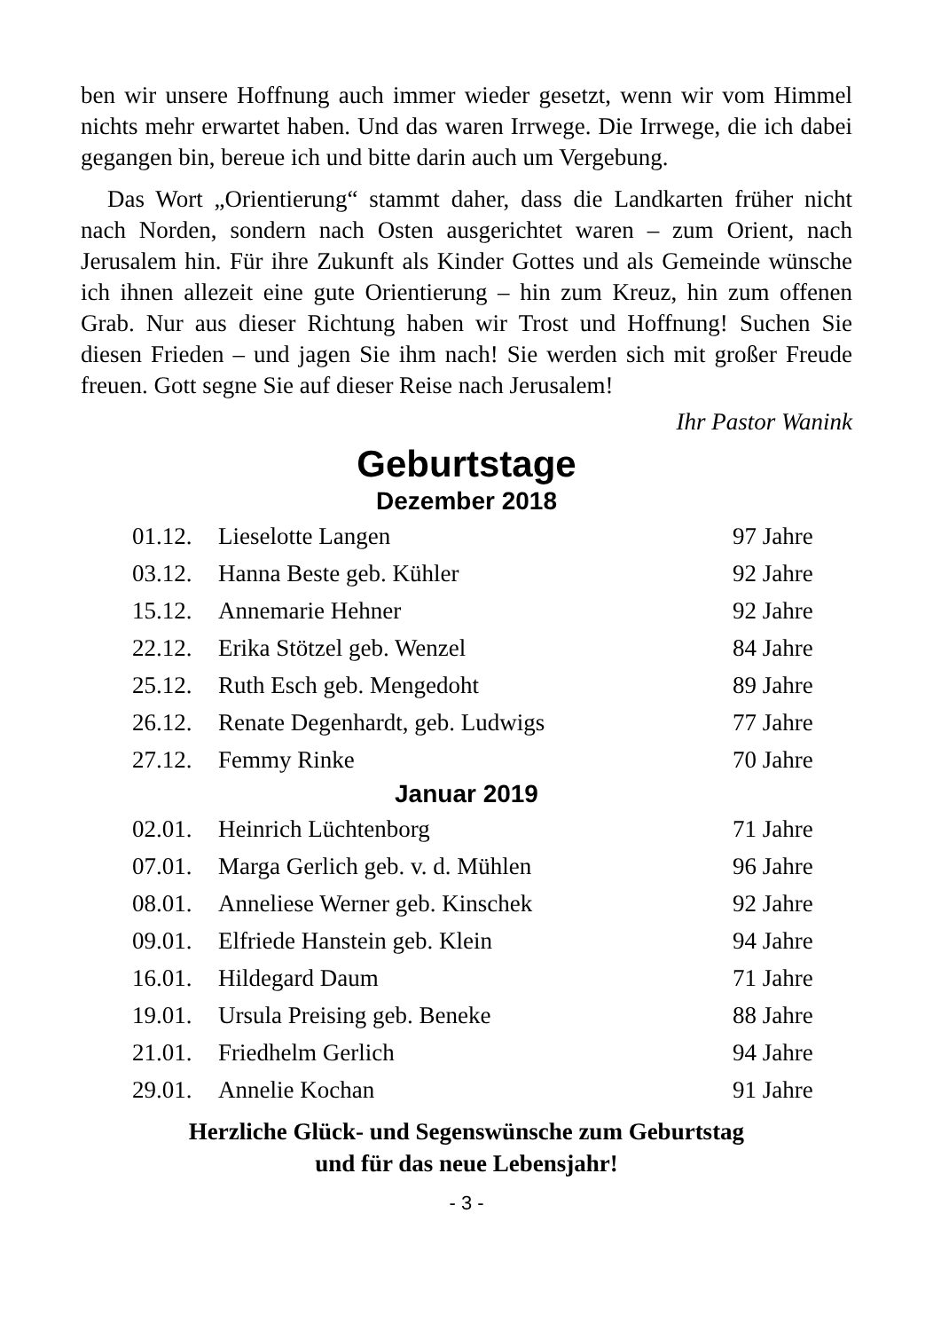ben wir unsere Hoffnung auch immer wieder gesetzt, wenn wir vom Himmel nichts mehr erwartet haben. Und das waren Irrwege. Die Irrwege, die ich dabei gegangen bin, bereue ich und bitte darin auch um Vergebung.
Das Wort „Orientierung“ stammt daher, dass die Landkarten früher nicht nach Norden, sondern nach Osten ausgerichtet waren – zum Orient, nach Jerusalem hin. Für ihre Zukunft als Kinder Gottes und als Gemeinde wünsche ich ihnen allezeit eine gute Orientierung – hin zum Kreuz, hin zum offenen Grab. Nur aus dieser Richtung haben wir Trost und Hoffnung! Suchen Sie diesen Frieden – und jagen Sie ihm nach! Sie werden sich mit großer Freude freuen. Gott segne Sie auf dieser Reise nach Jerusalem!
Ihr Pastor Wanink
Geburtstage
Dezember 2018
| 01.12. | Lieselotte Langen | 97 Jahre |
| 03.12. | Hanna Beste geb. Kühler | 92 Jahre |
| 15.12. | Annemarie Hehner | 92 Jahre |
| 22.12. | Erika Stötzel geb. Wenzel | 84 Jahre |
| 25.12. | Ruth Esch geb. Mengedoht | 89 Jahre |
| 26.12. | Renate Degenhardt, geb. Ludwigs | 77 Jahre |
| 27.12. | Femmy Rinke | 70 Jahre |
Januar 2019
| 02.01. | Heinrich Lüchtenborg | 71 Jahre |
| 07.01. | Marga Gerlich geb. v. d. Mühlen | 96 Jahre |
| 08.01. | Anneliese Werner geb. Kinschek | 92 Jahre |
| 09.01. | Elfriede Hanstein geb. Klein | 94 Jahre |
| 16.01. | Hildegard Daum | 71 Jahre |
| 19.01. | Ursula Preising geb. Beneke | 88 Jahre |
| 21.01. | Friedhelm Gerlich | 94 Jahre |
| 29.01. | Annelie Kochan | 91 Jahre |
Herzliche Glück- und Segenswünsche zum Geburtstag
und für das neue Lebensjahr!
- 3 -